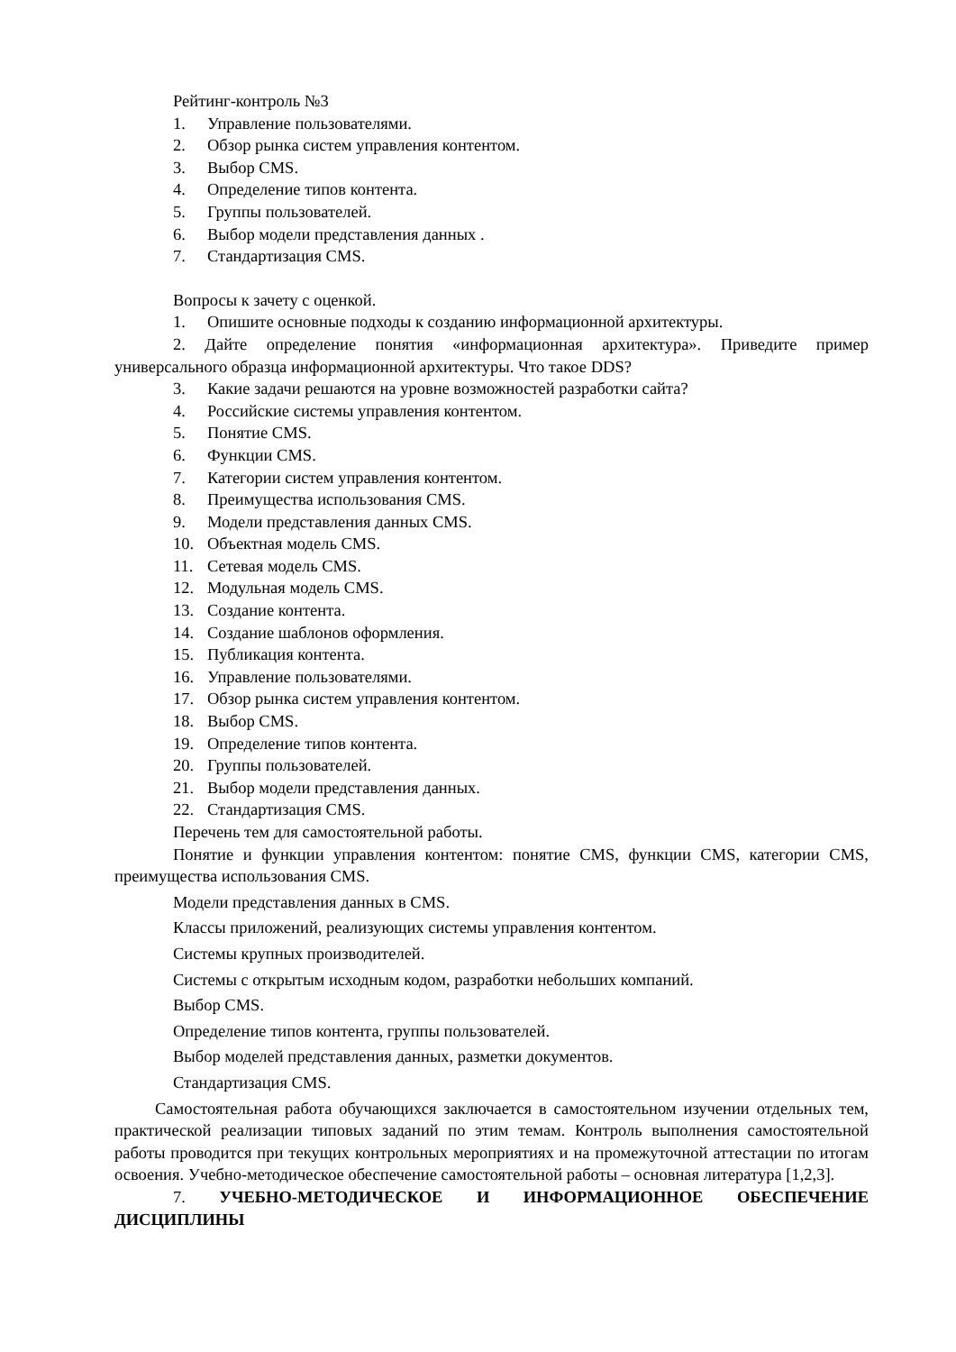Рейтинг-контроль №3
1. Управление пользователями.
2. Обзор рынка систем управления контентом.
3. Выбор CMS.
4. Определение типов контента.
5. Группы пользователей.
6. Выбор модели представления данных .
7. Стандартизация CMS.
Вопросы к зачету с оценкой.
1. Опишите основные подходы к созданию информационной архитектуры.
2. Дайте определение понятия «информационная архитектура». Приведите пример универсального образца информационной архитектуры. Что такое DDS?
3. Какие задачи решаются на уровне возможностей разработки сайта?
4. Российские системы управления контентом.
5. Понятие CMS.
6. Функции CMS.
7. Категории систем управления контентом.
8. Преимущества использования CMS.
9. Модели представления данных CMS.
10. Объектная модель CMS.
11. Сетевая модель CMS.
12. Модульная модель CMS.
13. Создание контента.
14. Создание шаблонов оформления.
15. Публикация контента.
16. Управление пользователями.
17. Обзор рынка систем управления контентом.
18. Выбор CMS.
19. Определение типов контента.
20. Группы пользователей.
21. Выбор модели представления данных.
22. Стандартизация CMS.
Перечень тем для самостоятельной работы.
Понятие и функции управления контентом: понятие CMS, функции CMS, категории CMS, преимущества использования CMS.
Модели представления данных в CMS.
Классы приложений, реализующих системы управления контентом.
Системы крупных производителей.
Системы с открытым исходным кодом, разработки небольших компаний.
Выбор CMS.
Определение типов контента, группы пользователей.
Выбор моделей представления данных, разметки документов.
Стандартизация CMS.
Самостоятельная работа обучающихся заключается в самостоятельном изучении отдельных тем, практической реализации типовых заданий по этим темам. Контроль выполнения самостоятельной работы проводится при текущих контрольных мероприятиях и на промежуточной аттестации по итогам освоения. Учебно-методическое обеспечение самостоятельной работы – основная литература [1,2,3].
7. УЧЕБНО-МЕТОДИЧЕСКОЕ И ИНФОРМАЦИОННОЕ ОБЕСПЕЧЕНИЕ ДИСЦИПЛИНЫ